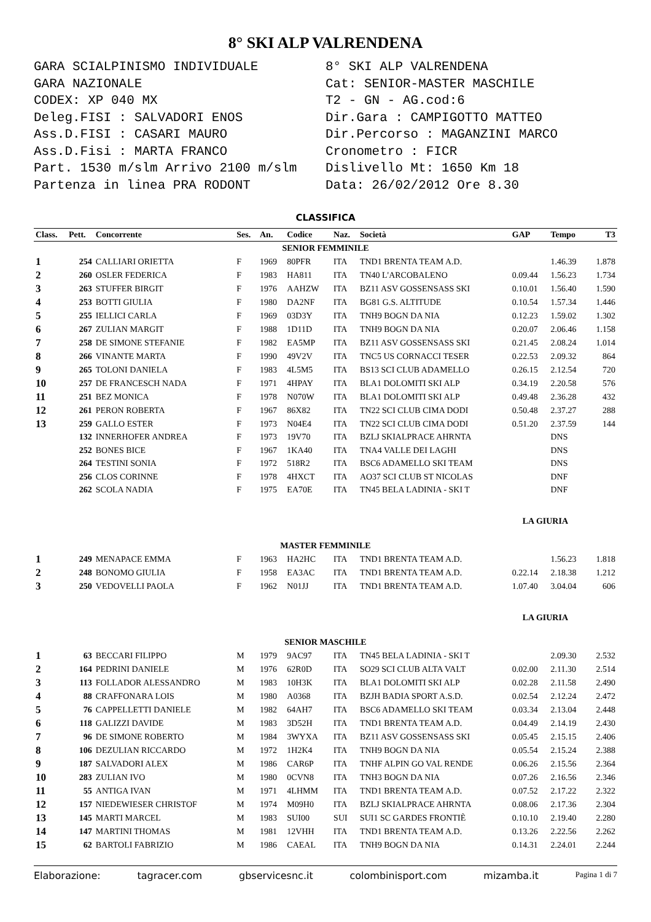8° SKI ALP VALRENDENA
GARA SCIALPINISMO INDIVIDUALE
GARA NAZIONALE
CODEX: XP 040 MX
Deleg.FISI : SALVADORI ENOS
Ass.D.FISI : CASARI MAURO
Ass.D.Fisi : MARTA FRANCO
Part. 1530 m/slm Arrivo 2100 m/slm
Partenza in linea PRA RODONT
8° SKI ALP VALRENDENA
Cat: SENIOR-MASTER MASCHILE
T2 - GN - AG.cod:6
Dir.Gara : CAMPIGOTTO MATTEO
Dir.Percorso : MAGANZINI MARCO
Cronometro : FICR
Dislivello Mt: 1650 Km 18
Data: 26/02/2012 Ore 8.30
CLASSIFICA
| Class. | Pett. | Concorrente | Ses. | An. | Codice | Naz. | Società | GAP | Tempo | T3 |
| --- | --- | --- | --- | --- | --- | --- | --- | --- | --- | --- |
| SENIOR FEMMINILE | | | | | | | | | | |
| 1 | 254 | CALLIARI ORIETTA | F | 1969 | 80PFR | ITA | TND1 BRENTA TEAM A.D. | | 1.46.39 | 1.878 |
| 2 | 260 | OSLER FEDERICA | F | 1983 | HA811 | ITA | TN40 L'ARCOBALENO | 0.09.44 | 1.56.23 | 1.734 |
| 3 | 263 | STUFFER BIRGIT | F | 1976 | AAHZW | ITA | BZ11 ASV GOSSENSASS SKI | 0.10.01 | 1.56.40 | 1.590 |
| 4 | 253 | BOTTI GIULIA | F | 1980 | DA2NF | ITA | BG81 G.S. ALTITUDE | 0.10.54 | 1.57.34 | 1.446 |
| 5 | 255 | IELLICI CARLA | F | 1969 | 03D3Y | ITA | TNH9 BOGN DA NIA | 0.12.23 | 1.59.02 | 1.302 |
| 6 | 267 | ZULIAN MARGIT | F | 1988 | 1D11D | ITA | TNH9 BOGN DA NIA | 0.20.07 | 2.06.46 | 1.158 |
| 7 | 258 | DE SIMONE STEFANIE | F | 1982 | EA5MP | ITA | BZ11 ASV GOSSENSASS SKI | 0.21.45 | 2.08.24 | 1.014 |
| 8 | 266 | VINANTE MARTA | F | 1990 | 49V2V | ITA | TNC5 US CORNACCI TESER | 0.22.53 | 2.09.32 | 864 |
| 9 | 265 | TOLONI DANIELA | F | 1983 | 4L5M5 | ITA | BS13 SCI CLUB ADAMELLO | 0.26.15 | 2.12.54 | 720 |
| 10 | 257 | DE FRANCESCH NADA | F | 1971 | 4HPAY | ITA | BLA1 DOLOMITI SKI ALP | 0.34.19 | 2.20.58 | 576 |
| 11 | 251 | BEZ MONICA | F | 1978 | N070W | ITA | BLA1 DOLOMITI SKI ALP | 0.49.48 | 2.36.28 | 432 |
| 12 | 261 | PERON ROBERTA | F | 1967 | 86X82 | ITA | TN22 SCI CLUB CIMA DODI | 0.50.48 | 2.37.27 | 288 |
| 13 | 259 | GALLO ESTER | F | 1973 | N04E4 | ITA | TN22 SCI CLUB CIMA DODI | 0.51.20 | 2.37.59 | 144 |
| | 132 | INNERHOFER ANDREA | F | 1973 | 19V70 | ITA | BZLJ SKIALPRACE AHRNTA | | DNS | |
| | 252 | BONES BICE | F | 1967 | 1KA40 | ITA | TNA4 VALLE DEI LAGHI | | DNS | |
| | 264 | TESTINI SONIA | F | 1972 | 518R2 | ITA | BSC6 ADAMELLO SKI TEAM | | DNS | |
| | 256 | CLOS CORINNE | F | 1978 | 4HXCT | ITA | AO37 SCI CLUB ST NICOLAS | | DNF | |
| | 262 | SCOLA NADIA | F | 1975 | EA70E | ITA | TN45 BELA LADINIA - SKI T | | DNF | |
| LA GIURIA | | | | | | | | | | |
| MASTER FEMMINILE | | | | | | | | | | |
| 1 | 249 | MENAPACE EMMA | F | 1963 | HA2HC | ITA | TND1 BRENTA TEAM A.D. | | 1.56.23 | 1.818 |
| 2 | 248 | BONOMO GIULIA | F | 1958 | EA3AC | ITA | TND1 BRENTA TEAM A.D. | 0.22.14 | 2.18.38 | 1.212 |
| 3 | 250 | VEDOVELLI PAOLA | F | 1962 | N01JJ | ITA | TND1 BRENTA TEAM A.D. | 1.07.40 | 3.04.04 | 606 |
| LA GIURIA | | | | | | | | | | |
| SENIOR MASCHILE | | | | | | | | | | |
| 1 | 63 | BECCARI FILIPPO | M | 1979 | 9AC97 | ITA | TN45 BELA LADINIA - SKI T | | 2.09.30 | 2.532 |
| 2 | 164 | PEDRINI DANIELE | M | 1976 | 62R0D | ITA | SO29 SCI CLUB ALTA VALT | 0.02.00 | 2.11.30 | 2.514 |
| 3 | 113 | FOLLADOR ALESSANDRO | M | 1983 | 10H3K | ITA | BLA1 DOLOMITI SKI ALP | 0.02.28 | 2.11.58 | 2.490 |
| 4 | 88 | CRAFFONARA LOIS | M | 1980 | A0368 | ITA | BZJH BADIA SPORT A.S.D. | 0.02.54 | 2.12.24 | 2.472 |
| 5 | 76 | CAPPELLETTI DANIELE | M | 1982 | 64AH7 | ITA | BSC6 ADAMELLO SKI TEAM | 0.03.34 | 2.13.04 | 2.448 |
| 6 | 118 | GALIZZI DAVIDE | M | 1983 | 3D52H | ITA | TND1 BRENTA TEAM A.D. | 0.04.49 | 2.14.19 | 2.430 |
| 7 | 96 | DE SIMONE ROBERTO | M | 1984 | 3WYXA | ITA | BZ11 ASV GOSSENSASS SKI | 0.05.45 | 2.15.15 | 2.406 |
| 8 | 106 | DEZULIAN RICCARDO | M | 1972 | 1H2K4 | ITA | TNH9 BOGN DA NIA | 0.05.54 | 2.15.24 | 2.388 |
| 9 | 187 | SALVADORI ALEX | M | 1986 | CAR6P | ITA | TNHF ALPIN GO VAL RENDE | 0.06.26 | 2.15.56 | 2.364 |
| 10 | 283 | ZULIAN IVO | M | 1980 | 0CVN8 | ITA | TNH3 BOGN DA NIA | 0.07.26 | 2.16.56 | 2.346 |
| 11 | 55 | ANTIGA IVAN | M | 1971 | 4LHMM | ITA | TND1 BRENTA TEAM A.D. | 0.07.52 | 2.17.22 | 2.322 |
| 12 | 157 | NIEDEWIESER CHRISTOF | M | 1974 | M09H0 | ITA | BZLJ SKIALPRACE AHRNTA | 0.08.06 | 2.17.36 | 2.304 |
| 13 | 145 | MARTI MARCEL | M | 1983 | SUI00 | SUI | SUI1 SC GARDES FRONTIÈ | 0.10.10 | 2.19.40 | 2.280 |
| 14 | 147 | MARTINI THOMAS | M | 1981 | 12VHH | ITA | TND1 BRENTA TEAM A.D. | 0.13.26 | 2.22.56 | 2.262 |
| 15 | 62 | BARTOLI FABRIZIO | M | 1986 | CAEAL | ITA | TNH9 BOGN DA NIA | 0.14.31 | 2.24.01 | 2.244 |
Elaborazione: tagracer.com gbservicesnc.it colombinisport.com mizamba.it Pagina 1 di 7